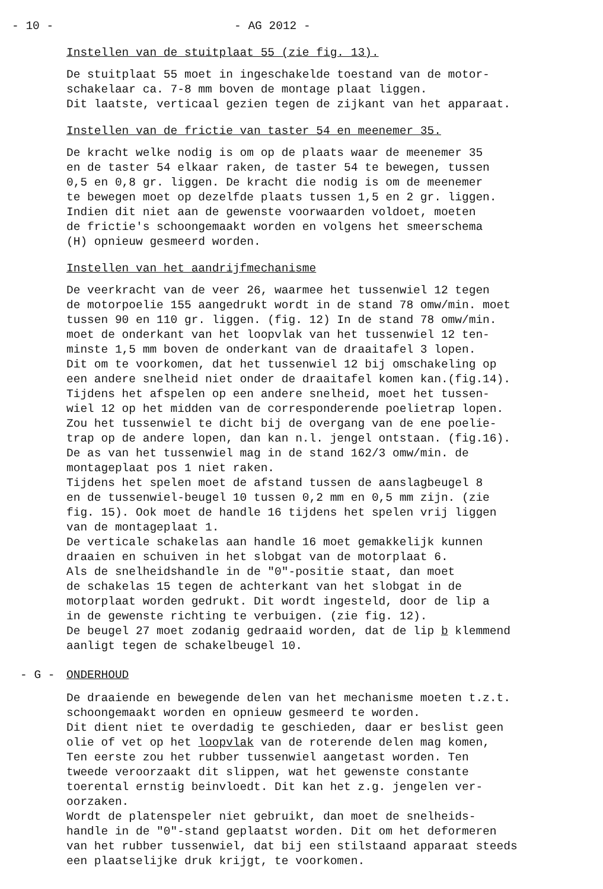- 10 - - AG 2012 -
Instellen van de stuitplaat 55 (zie fig. 13).
De stuitplaat 55 moet in ingeschakelde toestand van de motor-
schakelaar ca. 7-8 mm boven de montage plaat liggen.
Dit laatste, verticaal gezien tegen de zijkant van het apparaat.
Instellen van de frictie van taster 54 en meenemer 35.
De kracht welke nodig is om op de plaats waar de meenemer 35
en de taster 54 elkaar raken, de taster 54 te bewegen, tussen
0,5 en 0,8 gr. liggen. De kracht die nodig is om de meenemer
te bewegen moet op dezelfde plaats tussen 1,5 en 2 gr. liggen.
Indien dit niet aan de gewenste voorwaarden voldoet, moeten
de frictie's schoongemaakt worden en volgens het smeerschema
(H) opnieuw gesmeerd worden.
Instellen van het aandrijfmechanisme
De veerkracht van de veer 26, waarmee het tussenwiel 12 tegen
de motorpoelie 155 aangedrukt wordt in de stand 78 omw/min. moet
tussen 90 en 110 gr. liggen. (fig. 12) In de stand 78 omw/min.
moet de onderkant van het loopvlak van het tussenwiel 12 ten-
minste 1,5 mm boven de onderkant van de draaitafel 3 lopen.
Dit om te voorkomen, dat het tussenwiel 12 bij omschakeling op
een andere snelheid niet onder de draaitafel komen kan.(fig.14).
Tijdens het afspelen op een andere snelheid, moet het tussen-
wiel 12 op het midden van de corresponderende poelietrap lopen.
Zou het tussenwiel te dicht bij de overgang van de ene poelie-
trap op de andere lopen, dan kan n.l. jengel ontstaan. (fig.16).
De as van het tussenwiel mag in de stand 162/3 omw/min. de
montageplaat pos 1 niet raken.
Tijdens het spelen moet de afstand tussen de aanslagbeugel 8
en de tussenwiel-beugel 10 tussen 0,2 mm en 0,5 mm zijn. (zie
fig. 15). Ook moet de handle 16 tijdens het spelen vrij liggen
van de montageplaat 1.
De verticale schakelas aan handle 16 moet gemakkelijk kunnen
draaien en schuiven in het slobgat van de motorplaat 6.
Als de snelheidshandle in de "0"-positie staat, dan moet
de schakelas 15 tegen de achterkant van het slobgat in de
motorplaat worden gedrukt. Dit wordt ingesteld, door de lip a
in de gewenste richting te verbuigen. (zie fig. 12).
De beugel 27 moet zodanig gedraaid worden, dat de lip b klemmend
aanligt tegen de schakelbeugel 10.
- G - ONDERHOUD
De draaiende en bewegende delen van het mechanisme moeten t.z.t.
schoongemaakt worden en opnieuw gesmeerd te worden.
Dit dient niet te overdadig te geschieden, daar er beslist geen
olie of vet op het loopvlak van de roterende delen mag komen,
Ten eerste zou het rubber tussenwiel aangetast worden. Ten
tweede veroorzaakt dit slippen, wat het gewenste constante
toerental ernstig beinvloedt. Dit kan het z.g. jengelen ver-
oorzaken.
Wordt de platenspeler niet gebruikt, dan moet de snelheids-
handle in de "0"-stand geplaatst worden. Dit om het deformeren
van het rubber tussenwiel, dat bij een stilstaand apparaat steeds
een plaatselijke druk krijgt, te voorkomen.